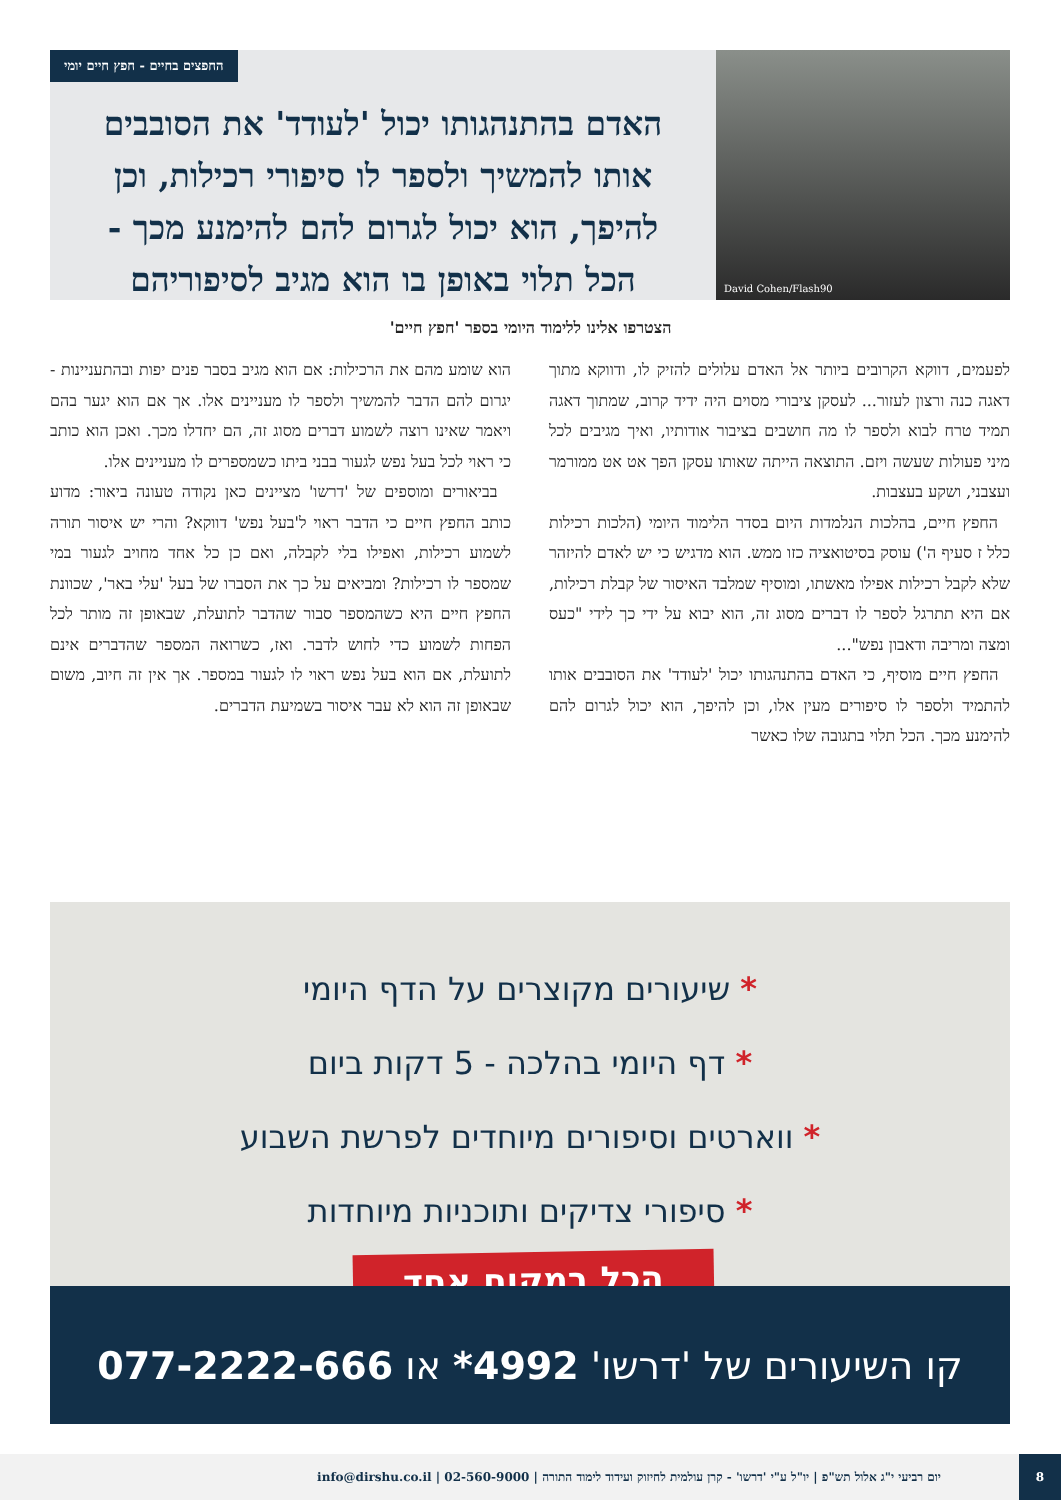David Cohen/Flash90
החפצים בחיים - חפץ חיים יומי
האדם בהתנהגותו יכול 'לעודד' את הסובבים אותו להמשיך ולספר לו סיפורי רכילות, וכן להיפך, הוא יכול לגרום להם להימנע מכך - הכל תלוי באופן בו הוא מגיב לסיפוריהם
הצטרפו אלינו ללימוד היומי בספר 'חפץ חיים'
לפעמים, דווקא הקרובים ביותר אל האדם עלולים להזיק לו, ודווקא מתוך דאגה כנה ורצון לעזור... לעסקן ציבורי מסוים היה ידיד קרוב, שמתוך דאגה תמיד טרח לבוא ולספר לו מה חושבים בציבור אודותיו, ואיך מגיבים לכל מיני פעולות שעשה ויזם. התוצאה הייתה שאותו עסקן הפך אט אט ממורמר ועצבני, ושקע בעצבות.
החפץ חיים, בהלכות הנלמדות היום בסדר הלימוד היומי (הלכות רכילות כלל ז סעיף ה') עוסק בסיטואציה כזו ממש. הוא מדגיש כי יש לאדם להיזהר שלא לקבל רכילות אפילו מאשתו, ומוסיף שמלבד האיסור של קבלת רכילות, אם היא תתרגל לספר לו דברים מסוג זה, הוא יבוא על ידי כך לידי "כעס ומצה ומריבה ודאבון נפש"...
החפץ חיים מוסיף, כי האדם בהתנהגותו יכול 'לעודד' את הסובבים אותו להתמיד ולספר לו סיפורים מעין אלו, וכן להיפך, הוא יכול לגרום להם להימנע מכך. הכל תלוי בתגובה שלו כאשר
הוא שומע מהם את הרכילות: אם הוא מגיב בסבר פנים יפות ובהתעניינות - יגרום להם הדבר להמשיך ולספר לו מעניינים אלו. אך אם הוא יגער בהם ויאמר שאינו רוצה לשמוע דברים מסוג זה, הם יחדלו מכך. ואכן הוא כותב כי ראוי לכל בעל נפש לגעור בבני ביתו כשמספרים לו מעניינים אלו.
בביאורים ומוספים של 'דרשו' מציינים כאן נקודה טעונה ביאור: מדוע כותב החפץ חיים כי הדבר ראוי ל'בעל נפש' דווקא? והרי יש איסור תורה לשמוע רכילות, ואפילו בלי לקבלה, ואם כן כל אחד מחויב לגעור במי שמספר לו רכילות? ומביאים על כך את הסברו של בעל 'עלי באר', שכוונת החפץ חיים היא כשהמספר סבור שהדבר לתועלת, שבאופן זה מותר לכל הפחות לשמוע כדי לחוש לדבר. ואז, כשרואה המספר שהדברים אינם לתועלת, אם הוא בעל נפש ראוי לו לגעור במספר. אך אין זה חיוב, משום שבאופן זה הוא לא עבר איסור בשמיעת הדברים.
* שיעורים מקוצרים על הדף היומי
* דף היומי בהלכה - 5 דקות ביום
* ווארטים וסיפורים מיוחדים לפרשת השבוע
* סיפורי צדיקים ותוכניות מיוחדות
הכל במקום אחד
קו השיעורים של 'דרשו' 4992* או 077-2222-666
יום רביעי י"ג אלול תש"פ | יו"ל ע"י 'דרשו' - קרן עולמית לחיזוק ועידוד לימוד התורה | 02-560-9000 | info@dirshu.co.il
8